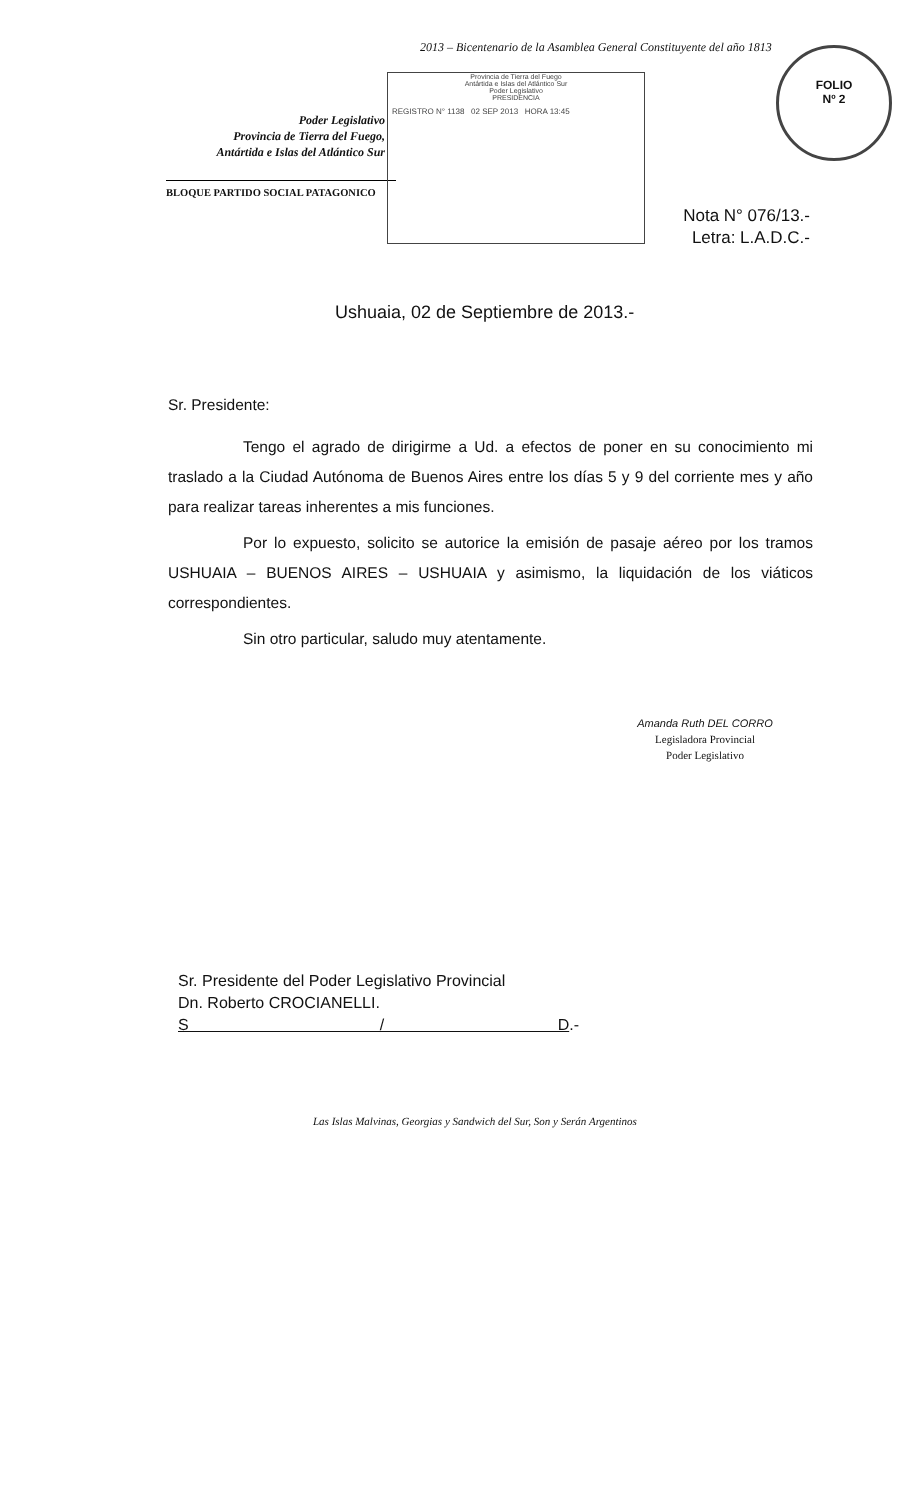2013 – Bicentenario de la Asamblea General Constituyente del año 1813
Poder Legislativo
Provincia de Tierra del Fuego,
Antártida e Islas del Atlántico Sur
BLOQUE PARTIDO SOCIAL PATAGONICO
Provincia de Tierra del Fuego
Antártida e Islas del Atlántico Sur
Poder Legislativo
PRESIDENCIA
REGISTRO N° 1138 02 SEP 2013 HORA 13:45
FOLIO
Nº 2
Nota N° 076/13.-
Letra: L.A.D.C.-
Ushuaia, 02 de Septiembre de 2013.-
Sr. Presidente:
Tengo el agrado de dirigirme a Ud. a efectos de poner en su conocimiento mi traslado a la Ciudad Autónoma de Buenos Aires entre los días 5 y 9 del corriente mes y año para realizar tareas inherentes a mis funciones.
Por lo expuesto, solicito se autorice la emisión de pasaje aéreo por los tramos USHUAIA – BUENOS AIRES – USHUAIA y asimismo, la liquidación de los viáticos correspondientes.
Sin otro particular, saludo muy atentamente.
Amanda Ruth DEL CORRO
Legisladora Provincial
Poder Legislativo
Sr. Presidente del Poder Legislativo Provincial
Dn. Roberto CROCIANELLI.
S / D.-
Las Islas Malvinas, Georgias y Sandwich del Sur, Son y Serán Argentinos